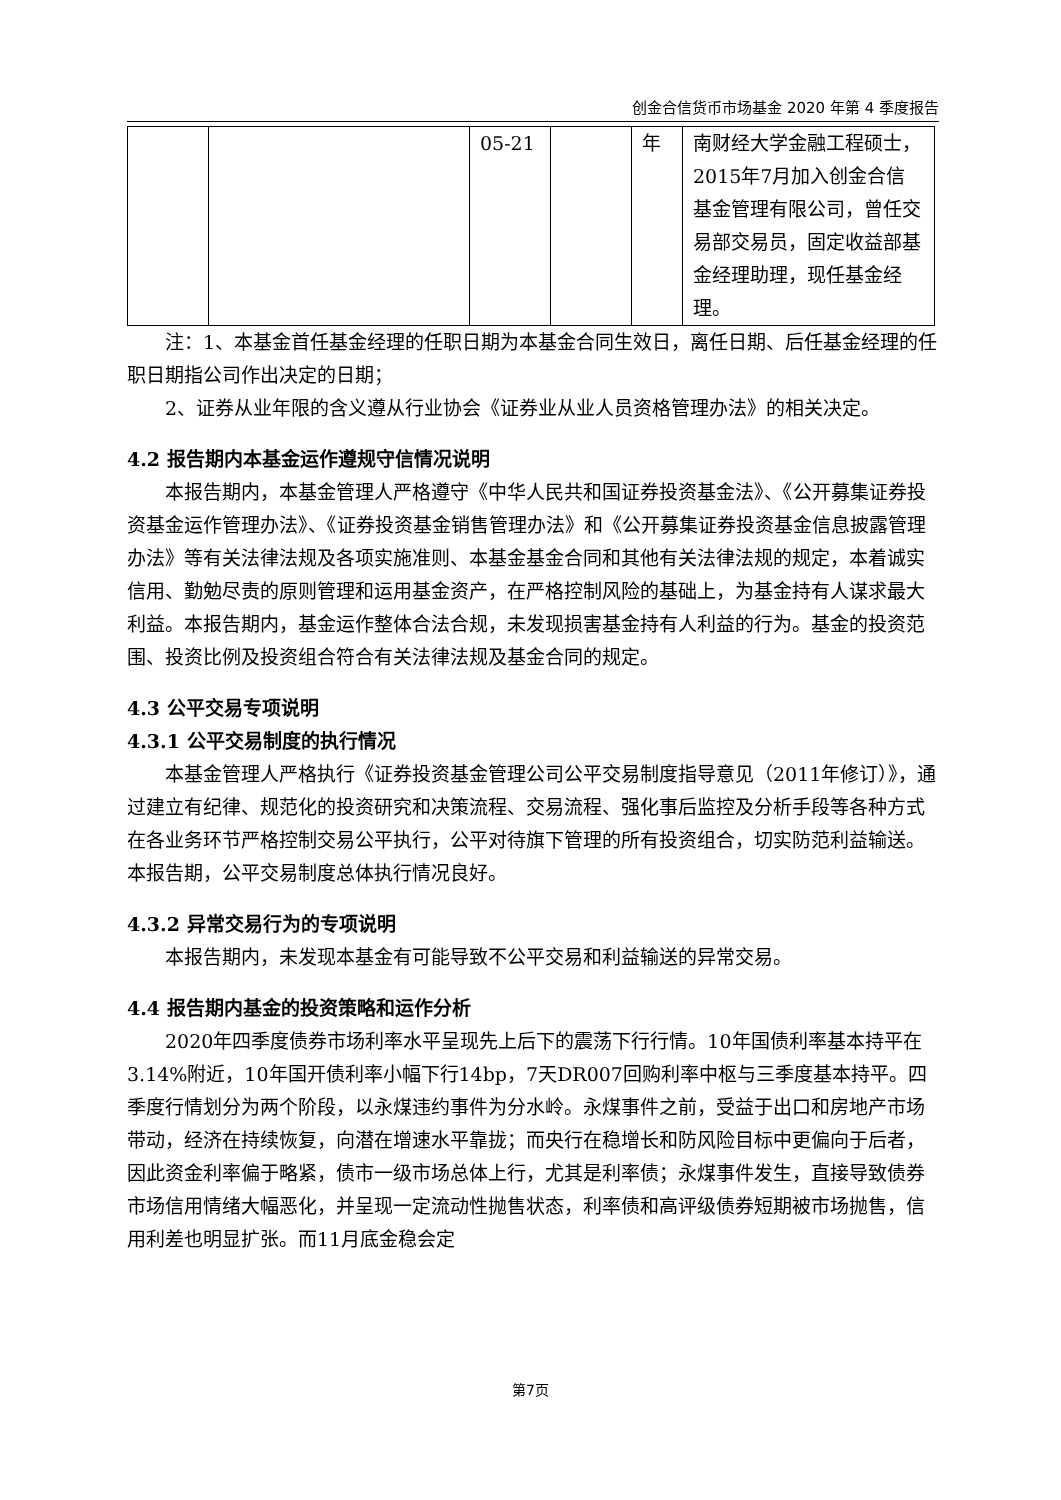创金合信货币市场基金 2020 年第 4 季度报告
| | | 05-21 | | 年 | 南财经大学金融工程硕士，2015年7月加入创金合信基金管理有限公司，曾任交易部交易员，固定收益部基金经理助理，现任基金经理。 |
注：1、本基金首任基金经理的任职日期为本基金合同生效日，离任日期、后任基金经理的任职日期指公司作出决定的日期；
2、证券从业年限的含义遵从行业协会《证券业从业人员资格管理办法》的相关决定。
4.2 报告期内本基金运作遵规守信情况说明
本报告期内，本基金管理人严格遵守《中华人民共和国证券投资基金法》、《公开募集证券投资基金运作管理办法》、《证券投资基金销售管理办法》和《公开募集证券投资基金信息披露管理办法》等有关法律法规及各项实施准则、本基金基金合同和其他有关法律法规的规定，本着诚实信用、勤勉尽责的原则管理和运用基金资产，在严格控制风险的基础上，为基金持有人谋求最大利益。本报告期内，基金运作整体合法合规，未发现损害基金持有人利益的行为。基金的投资范围、投资比例及投资组合符合有关法律法规及基金合同的规定。
4.3 公平交易专项说明
4.3.1 公平交易制度的执行情况
本基金管理人严格执行《证券投资基金管理公司公平交易制度指导意见（2011年修订）》，通过建立有纪律、规范化的投资研究和决策流程、交易流程、强化事后监控及分析手段等各种方式在各业务环节严格控制交易公平执行，公平对待旗下管理的所有投资组合，切实防范利益输送。本报告期，公平交易制度总体执行情况良好。
4.3.2 异常交易行为的专项说明
本报告期内，未发现本基金有可能导致不公平交易和利益输送的异常交易。
4.4 报告期内基金的投资策略和运作分析
2020年四季度债券市场利率水平呈现先上后下的震荡下行行情。10年国债利率基本持平在3.14%附近，10年国开债利率小幅下行14bp，7天DR007回购利率中枢与三季度基本持平。四季度行情划分为两个阶段，以永煤违约事件为分水岭。永煤事件之前，受益于出口和房地产市场带动，经济在持续恢复，向潜在增速水平靠拢；而央行在稳增长和防风险目标中更偏向于后者，因此资金利率偏于略紧，债市一级市场总体上行，尤其是利率债；永煤事件发生，直接导致债券市场信用情绪大幅恶化，并呈现一定流动性抛售状态，利率债和高评级债券短期被市场抛售，信用利差也明显扩张。而11月底金稳会定
第7页